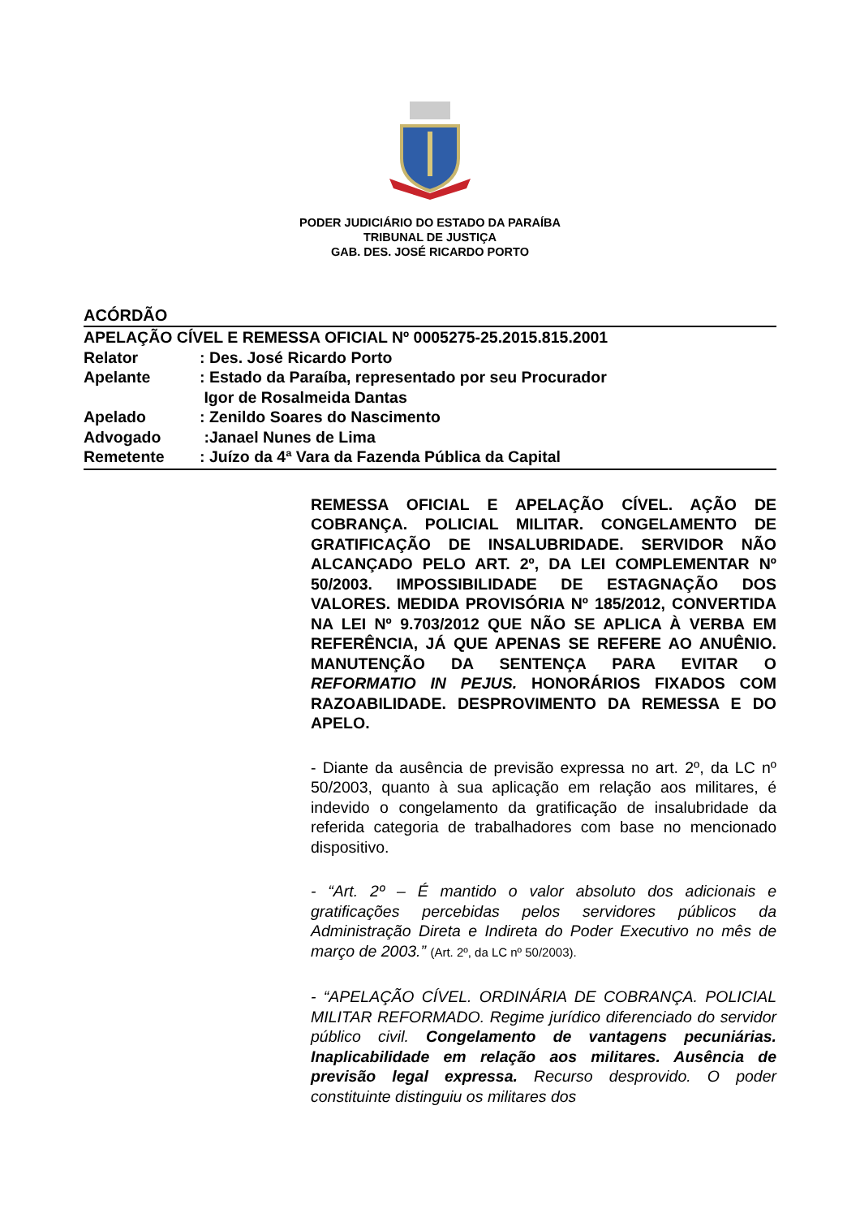PODER JUDICIÁRIO DO ESTADO DA PARAÍBA
TRIBUNAL DE JUSTIÇA
GAB. DES. JOSÉ RICARDO PORTO
ACÓRDÃO
APELAÇÃO CÍVEL E REMESSA OFICIAL Nº 0005275-25.2015.815.2001
Relator: Des. José Ricardo Porto
Apelante: Estado da Paraíba, representado por seu Procurador
Igor de Rosalmeida Dantas
Apelado: Zenildo Soares do Nascimento
Advogado :Janael Nunes de Lima
Remetente: Juízo da 4ª Vara da Fazenda Pública da Capital
REMESSA OFICIAL E APELAÇÃO CÍVEL. AÇÃO DE COBRANÇA. POLICIAL MILITAR. CONGELAMENTO DE GRATIFICAÇÃO DE INSALUBRIDADE. SERVIDOR NÃO ALCANÇADO PELO ART. 2º, DA LEI COMPLEMENTAR Nº 50/2003. IMPOSSIBILIDADE DE ESTAGNAÇÃO DOS VALORES. MEDIDA PROVISÓRIA Nº 185/2012, CONVERTIDA NA LEI Nº 9.703/2012 QUE NÃO SE APLICA À VERBA EM REFERÊNCIA, JÁ QUE APENAS SE REFERE AO ANUÊNIO. MANUTENÇÃO DA SENTENÇA PARA EVITAR O REFORMATIO IN PEJUS. HONORÁRIOS FIXADOS COM RAZOABILIDADE. DESPROVIMENTO DA REMESSA E DO APELO.
- Diante da ausência de previsão expressa no art. 2º, da LC nº 50/2003, quanto à sua aplicação em relação aos militares, é indevido o congelamento da gratificação de insalubridade da referida categoria de trabalhadores com base no mencionado dispositivo.
- “Art. 2º – É mantido o valor absoluto dos adicionais e gratificações percebidas pelos servidores públicos da Administração Direta e Indireta do Poder Executivo no mês de março de 2003.” (Art. 2º, da LC nº 50/2003).
- “APELAÇÃO CÍVEL. ORDINÁRIA DE COBRANÇA. POLICIAL MILITAR REFORMADO. Regime jurídico diferenciado do servidor público civil. Congelamento de vantagens pecuniárias. Inaplicabilidade em relação aos militares. Ausência de previsão legal expressa. Recurso desprovido. O poder constituinte distinguiu os militares dos